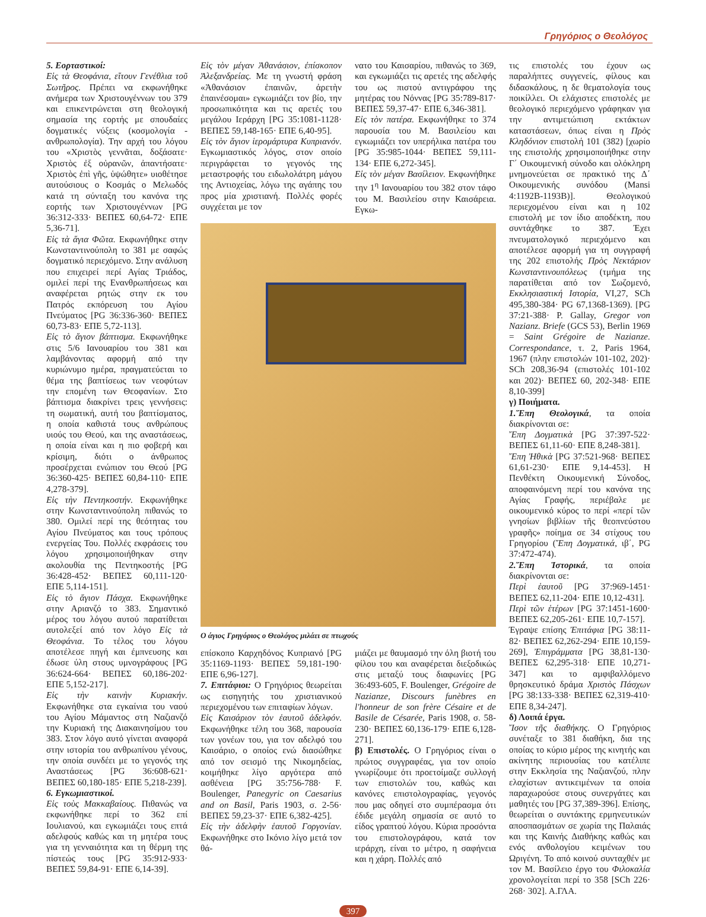Γρηγόριος ο Θεολόγος
5. Εορταστικοί:
Εἰς τὰ Θεοφάνια, εἴτουν Γενέθλια τοῦ Σωτῆρος. Πρέπει να εκφωνήθηκε ανήμερα των Χριστουγέννων του 379 και επικεντρώνεται στη θεολογική σημασία της εορτής με σπουδαίες δογματικές νύξεις (κοσμολογία - ανθρωπολογία). Την αρχή του λόγου του «Χριστὸς γεννᾶται, δοξάσατε· Χριστὸς ἐξ οὐρανῶν, ἀπαντήσατε· Χριστὸς ἐπὶ γῆς, ὑψώθητε» υιοθέτησε αυτούσιους ο Κοσμάς ο Μελωδός κατά τη σύνταξη του κανόνα της εορτής των Χριστουγέννων [PG 36:312-333· ΒΕΠΕΣ 60,64-72· ΕΠΕ 5,36-71].
Εἰς τὰ ἅγια Φῶτα. Εκφωνήθηκε στην Κωνσταντινούπολη το 381 με σαφώς δογματικό περιεχόμενο. Στην ανάλυση που επιχειρεί περί Αγίας Τριάδος, ομιλεί περί της Ενανθρωπήσεως και αναφέρεται ρητώς στην εκ του Πατρός εκπόρευση του Αγίου Πνεύματος [PG 36:336-360· ΒΕΠΕΣ 60,73-83· ΕΠΕ 5,72-113].
Εἰς τὸ ἅγιον βάπτισμα. Εκφωνήθηκε στις 5/6 Ιανουαρίου του 381 και λαμβάνοντας αφορμή από την κυριώνυμο ημέρα, πραγματεύεται το θέμα της βαπτίσεως των νεοφύτων την επομένη των Θεοφανίων. Στο βάπτισμα διακρίνει τρεις γεννήσεις: τη σωματική, αυτή του βαπτίσματος, η οποία καθιστά τους ανθρώπους υιούς του Θεού, και της αναστάσεως, η οποία είναι και η πιο φοβερή και κρίσιμη, διότι ο άνθρωπος προσέρχεται ενώπιον του Θεού [PG 36:360-425· ΒΕΠΕΣ 60,84-110· ΕΠΕ 4,278-379].
Εἰς τὴν Πεντηκοστήν. Εκφωνήθηκε στην Κωνσταντινούπολη πιθανώς το 380. Ομιλεί περί της θεότητας του Αγίου Πνεύματος και τους τρόπους ενεργείας Του. Πολλές εκφράσεις του λόγου χρησιμοποιήθηκαν στην ακολουθία της Πεντηκοστής [PG 36:428-452· ΒΕΠΕΣ 60,111-120· ΕΠΕ 5,114-151].
Εἰς τὸ ἅγιον Πάσχα. Εκφωνήθηκε στην Αριανζό το 383. Σημαντικό μέρος του λόγου αυτού παρατίθεται αυτολεξεί από τον λόγο Εἰς τὰ Θεοφάνια. Το τέλος του λόγου αποτέλεσε πηγή και έμπνευσης και έδωσε ύλη στους υμνογράφους [PG 36:624-664· ΒΕΠΕΣ 60,186-202· ΕΠΕ 5,152-217].
Εἰς τὴν καινὴν Κυριακήν. Εκφωνήθηκε στα εγκαίνια του ναού του Αγίου Μάμαντος στη Ναζιανζό την Κυριακή της Διακαινησίμου του 383. Στον λόγο αυτό γίνεται αναφορά στην ιστορία του ανθρωπίνου γένους, την οποία συνδέει με το γεγονός της Αναστάσεως [PG 36:608-621· ΒΕΠΕΣ 60,180-185· ΕΠΕ 5,218-239].
6. Εγκωμιαστικοί.
Εἰς τοὺς Μακκαβαίους. Πιθανώς να εκφωνήθηκε περί το 362 επί Ιουλιανού, και εγκωμιάζει τους επτά αδελφούς καθώς και τη μητέρα τους για τη γενναιότητα και τη θέρμη της πίστεώς τους [PG 35:912-933· ΒΕΠΕΣ 59,84-91· ΕΠΕ 6,14-39].
Εἰς τὸν μέγαν Ἀθανάσιον, ἐπίσκοπον Ἀλεξανδρείας. Με τη γνωστή φράση «Ἀθανάσιον ἐπαινῶν, ἀρετὴν ἐπαινέσομαι» εγκωμιάζει τον βίο, την προσωπικότητα και τις αρετές του μεγάλου Ιεράρχη [PG 35:1081-1128· ΒΕΠΕΣ 59,148-165· ΕΠΕ 6,40-95].
Εἰς τὸν ἅγιον ἱερομάρτυρα Κυπριανόν. Εγκωμιαστικός λόγος, στον οποίο περιγράφεται το γεγονός της μεταστροφής του ειδωλολάτρη μάγου της Αντιοχείας, λόγω της αγάπης του προς μία χριστιανή. Πολλές φορές συγχέεται με τον
νατο του Καισαρίου, πιθανώς το 369, και εγκωμιάζει τις αρετές της αδελφής του ως πιστού αντιγράφου της μητέρας του Νόννας [PG 35:789-817· ΒΕΠΕΣ 59,37-47· ΕΠΕ 6,346-381].
Εἰς τὸν πατέρα. Εκφωνήθηκε το 374 παρουσία του Μ. Βασιλείου και εγκωμιάζει τον υπερήλικα πατέρα του [PG 35:985-1044· ΒΕΠΕΣ 59,111-134· ΕΠΕ 6,272-345].
Εἰς τὸν μέγαν Βασίλειον. Εκφωνήθηκε την 1<sup>η</sup> Ιανουαρίου του 382 στον τάφο του Μ. Βασιλείου στην Καισάρεια. Εγκω-
Ο άγιος Γρηγόριος ο Θεολόγος μιλάει σε πτωχούς
επίσκοπο Καρχηδόνος Κυπριανό [PG 35:1169-1193· ΒΕΠΕΣ 59,181-190· ΕΠΕ 6,96-127].
7. Επιτάφιοι: Ο Γρηγόριος θεωρείται ως εισηγητής του χριστιανικού περιεχομένου των επιταφίων λόγων.
Εἰς Καισάριον τὸν ἑαυτοῦ ἀδελφόν. Εκφωνήθηκε τέλη του 368, παρουσία των γονέων του, για τον αδελφό του Καισάριο, ο οποίος ενώ διασώθηκε από τον σεισμό της Νικομηδείας, κοιμήθηκε λίγο αργότερα από ασθένεια [PG 35:756-788· F. Boulenger, Panegyric on Caesarius and on Basil, Paris 1903, σ. 2-56· ΒΕΠΕΣ 59,23-37· ΕΠΕ 6,382-425].
Εἰς τὴν ἀδελφὴν ἑαυτοῦ Γοργονίαν. Εκφωνήθηκε στο Ικόνιο λίγο μετά τον θά-
μιάζει με θαυμασμό την όλη βιοτή του φίλου του και αναφέρεται διεξοδικώς στις μεταξύ τους διαφωνίες [PG 36:493-605, F. Boulenger, Grégoire de Nazianze, Discours funèbres en l'honneur de son frère Césaire et de Basile de Césarée, Paris 1908, σ. 58-230· ΒΕΠΕΣ 60,136-179· ΕΠΕ 6,128-271].
β) Επιστολές. Ο Γρηγόριος είναι ο πρώτος συγγραφέας, για τον οποίο γνωρίζουμε ότι προετοίμαζε συλλογή των επιστολών του, καθώς και κανόνες επιστολογραφίας, γεγονός που μας οδηγεί στο συμπέρασμα ότι έδιδε μεγάλη σημασία σε αυτό το είδος γραπτού λόγου. Κύρια προσόντα του επιστολογράφου, κατά τον ιεράρχη, είναι το μέτρο, η σαφήνεια και η χάρη. Πολλές από
τις επιστολές του έχουν ως παραλήπτες συγγενείς, φίλους και διδασκάλους, η δε θεματολογία τους ποικίλλει. Οι ελάχιστες επιστολές με θεολογικό περιεχόμενο γράφηκαν για την αντιμετώπιση εκτάκτων καταστάσεων, όπως είναι η Πρὸς Κληδόνιον επιστολή 101 (382) [χωρίο της επιστολής χρησιμοποιήθηκε στην Γ΄ Οικουμενική σύνοδο και ολόκληρη μνημονεύεται σε πρακτικό της Δ΄ Οικουμενικής συνόδου (Mansi 4:1192B-1193B)]. Θεολογικού περιεχομένου είναι και η 102 επιστολή με τον ίδιο αποδέκτη, που συντάχθηκε το 387. Έχει πνευματολογικό περιεχόμενο και αποτέλεσε αφορμή για τη συγγραφή της 202 επιστολής Πρὸς Νεκτάριον Κωνσταντινουπόλεως (τμήμα της παρατίθεται από τον Σωζομενό, Εκκλησιαστική Ιστορία, VI,27, SCh 495,380-384· PG 67,1368-1369). [PG 37:21-388· P. Gallay, Gregor von Nazianz. Briefe (GCS 53), Berlin 1969 = Saint Grégoire de Nazianze. Correspondance, τ. 2, Paris 1964, 1967 (πλην επιστολών 101-102, 202)· SCh 208,36-94 (επιστολές 101-102 και 202)· ΒΕΠΕΣ 60, 202-348· ΕΠΕ 8,10-399]
γ) Ποιήματα.
1.Ἔπη Θεολογικά, τα οποία διακρίνονται σε:
Ἔπη Δογματικὰ [PG 37:397-522· ΒΕΠΕΣ 61,11-60· ΕΠΕ 8,248-381].
Ἔπη Ἠθικὰ [PG 37:521-968· ΒΕΠΕΣ 61,61-230· ΕΠΕ 9,14-453]. Η Πενθέκτη Οικουμενική Σύνοδος, αποφαινόμενη περί του κανόνα της Αγίας Γραφής, περιέβαλε με οικουμενικό κύρος το περί «περί τῶν γνησίων βιβλίων τῆς θεοπνεύστου γραφῆς» ποίημα σε 34 στίχους του Γρηγορίου (Ἔπη Δογματικά, ιβ΄, PG 37:472-474).
2.Ἔπη Ἱστορικά, τα οποία διακρίνονται σε:
Περὶ ἑαυτοῦ [PG 37:969-1451· ΒΕΠΕΣ 62,11-204· ΕΠΕ 10,12-431].
Περὶ τῶν ἑτέρων [PG 37:1451-1600· ΒΕΠΕΣ 62,205-261· ΕΠΕ 10,7-157].
Έγραψε επίσης Ἐπιτάφια [PG 38:11-82· ΒΕΠΕΣ 62,262-294· ΕΠΕ 10,159-269], Ἐπιγράμματα [PG 38,81-130· ΒΕΠΕΣ 62,295-318· ΕΠΕ 10,271-347] και το αμφιβαλλόμενο θρησκευτικό δράμα Χριστὸς Πάσχων [PG 38:133-338· ΒΕΠΕΣ 62,319-410· ΕΠΕ 8,34-247].
δ) Λοιπά έργα.
Ἴσον τῆς διαθήκης. Ο Γρηγόριος συνέταξε το 381 διαθήκη, δια της οποίας το κύριο μέρος της κινητής και ακίνητης περιουσίας του κατέλιπε στην Εκκλησία της Ναζιανζού, πλην ελαχίστων αντικειμένων τα οποία παραχωρούσε στους συνεργάτες και μαθητές του [PG 37,389-396]. Επίσης, θεωρείται ο συντάκτης ερμηνευτικών αποσπασμάτων σε χωρία της Παλαιάς και της Καινής Διαθήκης καθώς και ενός ανθολογίου κειμένων του Ωριγένη. Το από κοινού συνταχθέν με τον Μ. Βασίλειο έργο του Φιλοκαλία χρονολογείται περί το 358 [SCh 226· 268· 302]. Α.ΓΛΑ.
397